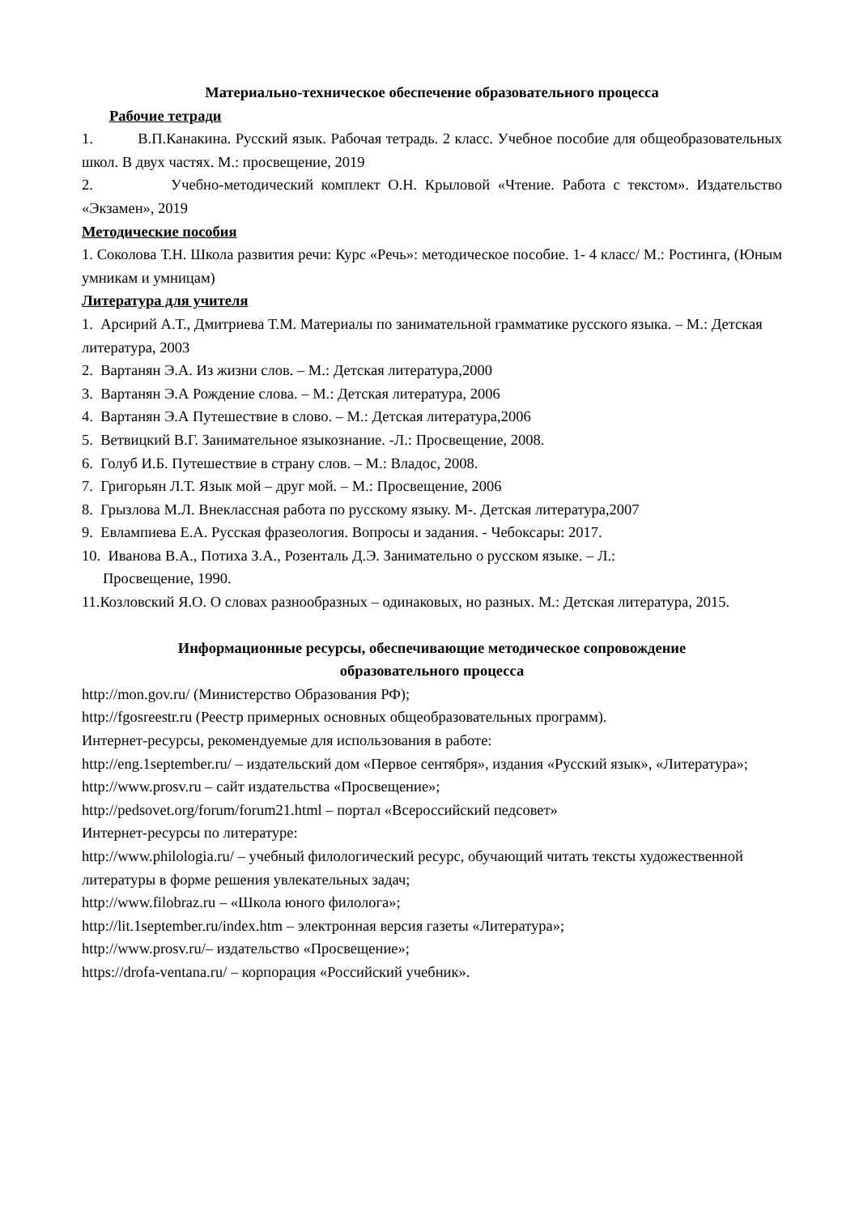Материально-техническое обеспечение образовательного процесса
Рабочие тетради
1. В.П.Канакина. Русский язык. Рабочая тетрадь. 2 класс. Учебное пособие для общеобразовательных школ. В двух частях. М.: просвещение, 2019
2. Учебно-методический комплект О.Н. Крыловой «Чтение. Работа с текстом». Издательство «Экзамен», 2019
Методические пособия
1. Соколова Т.Н. Школа развития речи: Курс «Речь»: методическое пособие. 1- 4 класс/ М.: Ростинга, (Юным умникам и умницам)
Литература для учителя
1. Арсирий А.Т., Дмитриева Т.М. Материалы по занимательной грамматике русского языка. – М.: Детская литература, 2003
2. Вартанян Э.А. Из жизни слов. – М.: Детская литература,2000
3. Вартанян Э.А Рождение слова. – М.: Детская литература, 2006
4. Вартанян Э.А Путешествие в слово. – М.: Детская литература,2006
5. Ветвицкий В.Г. Занимательное языкознание. -Л.: Просвещение, 2008.
6. Голуб И.Б. Путешествие в страну слов. – М.: Владос, 2008.
7. Григорьян Л.Т. Язык мой – друг мой. – М.: Просвещение, 2006
8. Грызлова М.Л. Внеклассная работа по русскому языку. М-. Детская литература,2007
9. Евлампиева Е.А. Русская фразеология. Вопросы и задания. - Чебоксары: 2017.
10. Иванова В.А., Потиха З.А., Розенталь Д.Э. Занимательно о русском языке. – Л.:
Просвещение, 1990.
11.Козловский Я.О. О словах разнообразных – одинаковых, но разных. М.: Детская литература, 2015.
Информационные ресурсы, обеспечивающие методическое сопровождение
образовательного процесса
http://mon.gov.ru/ (Министерство Образования РФ);
http://fgosreestr.ru (Реестр примерных основных общеобразовательных программ).
Интернет-ресурсы, рекомендуемые для использования в работе:
http://eng.1september.ru/ – издательский дом «Первое сентября», издания «Русский язык», «Литература»;
http://www.prosv.ru – сайт издательства «Просвещение»;
http://pedsovet.org/forum/forum21.html – портал «Всероссийский педсовет»
Интернет-ресурсы по литературе:
http://www.philologia.ru/ – учебный филологический ресурс, обучающий читать тексты художественной литературы в форме решения увлекательных задач;
http://www.filobraz.ru – «Школа юного филолога»;
http://lit.1september.ru/index.htm – электронная версия газеты «Литература»;
http://www.prosv.ru/– издательство «Просвещение»;
https://drofa-ventana.ru/ – корпорация «Российский учебник».